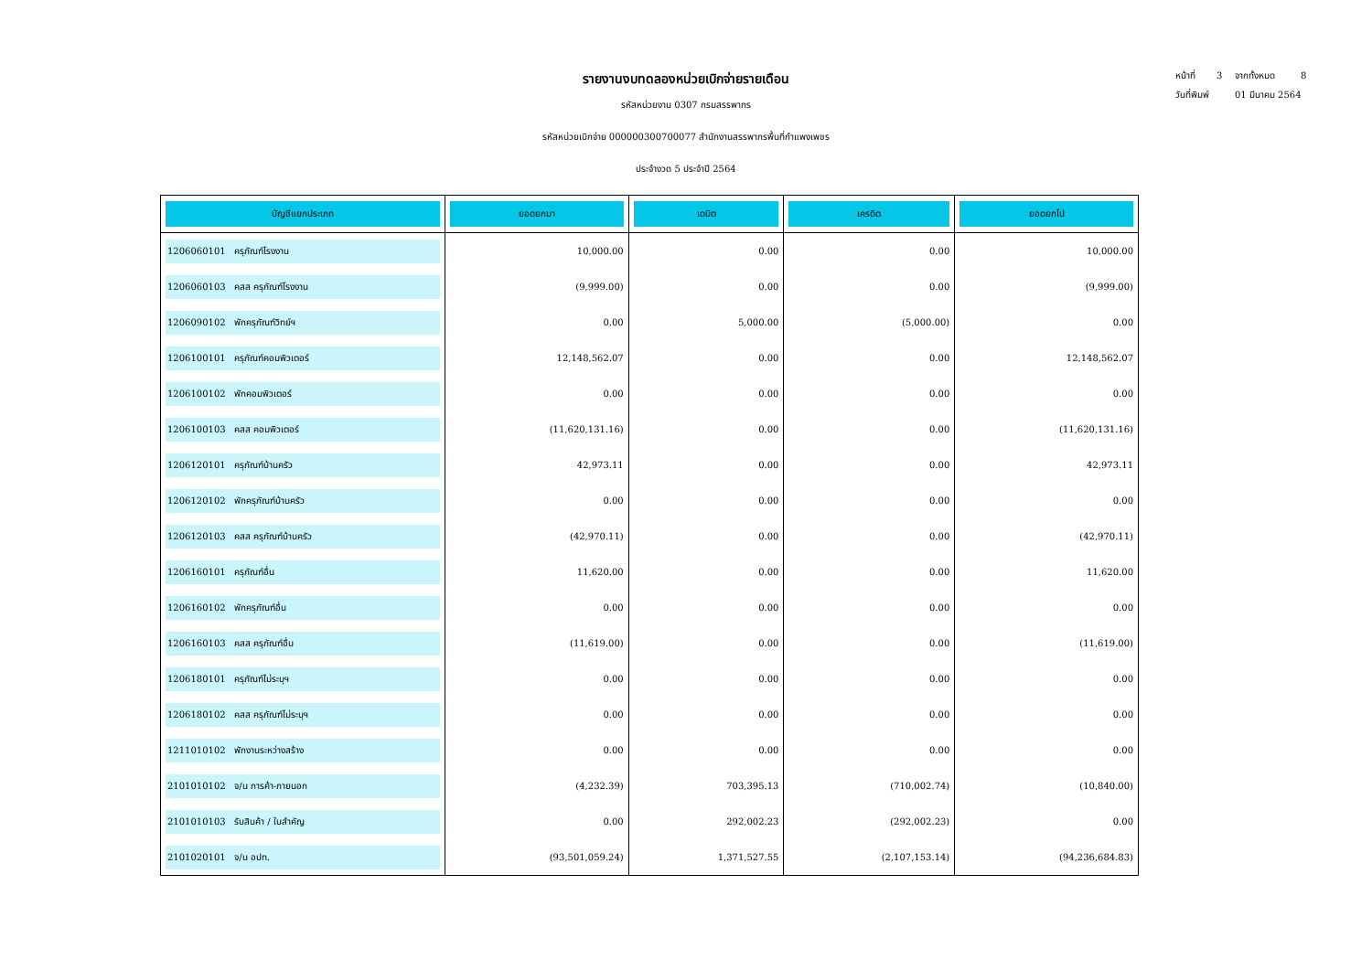หน้าที่ 3 จากทั้งหมด 8
วันที่พิมพ์ 01 มีนาคม 2564
รายงานงบทดลองหน่วยเบิกจ่ายรายเดือน
รหัสหน่วยงาน 0307 กรมสรรพากร
รหัสหน่วยเบิกจ่าย 000000300700077 สำนักงานสรรพากรพื้นที่กำแพงเพชร
ประจำงวด 5 ประจำปี 2564
| บัญชีแยกประเภท | ยอดยกมา | เดบิต | เครดิต | ยอดยกไป |
| --- | --- | --- | --- | --- |
| 1206060101 ครุภัณฑ์โรงงาน | 10,000.00 | 0.00 | 0.00 | 10,000.00 |
| 1206060103 คสส ครุภัณฑ์โรงงาน | (9,999.00) | 0.00 | 0.00 | (9,999.00) |
| 1206090102 พักครุภัณฑ์วิทย์ฯ | 0.00 | 5,000.00 | (5,000.00) | 0.00 |
| 1206100101 ครุภัณฑ์คอมพิวเตอร์ | 12,148,562.07 | 0.00 | 0.00 | 12,148,562.07 |
| 1206100102 พักคอมพิวเตอร์ | 0.00 | 0.00 | 0.00 | 0.00 |
| 1206100103 คสส คอมพิวเตอร์ | (11,620,131.16) | 0.00 | 0.00 | (11,620,131.16) |
| 1206120101 ครุภัณฑ์บ้านครัว | 42,973.11 | 0.00 | 0.00 | 42,973.11 |
| 1206120102 พักครุภัณฑ์บ้านครัว | 0.00 | 0.00 | 0.00 | 0.00 |
| 1206120103 คสส ครุภัณฑ์บ้านครัว | (42,970.11) | 0.00 | 0.00 | (42,970.11) |
| 1206160101 ครุภัณฑ์อื่น | 11,620.00 | 0.00 | 0.00 | 11,620.00 |
| 1206160102 พักครุภัณฑ์อื่น | 0.00 | 0.00 | 0.00 | 0.00 |
| 1206160103 คสส ครุภัณฑ์อื่น | (11,619.00) | 0.00 | 0.00 | (11,619.00) |
| 1206180101 ครุภัณฑ์ไม่ระบุฯ | 0.00 | 0.00 | 0.00 | 0.00 |
| 1206180102 คสส ครุภัณฑ์ไม่ระบุฯ | 0.00 | 0.00 | 0.00 | 0.00 |
| 1211010102 พักงานระหว่างสร้าง | 0.00 | 0.00 | 0.00 | 0.00 |
| 2101010102 จ/น การค้า-ภายนอก | (4,232.39) | 703,395.13 | (710,002.74) | (10,840.00) |
| 2101010103 รับสินค้า / ใบสำคัญ | 0.00 | 292,002.23 | (292,002.23) | 0.00 |
| 2101020101 จ/น อปท. | (93,501,059.24) | 1,371,527.55 | (2,107,153.14) | (94,236,684.83) |